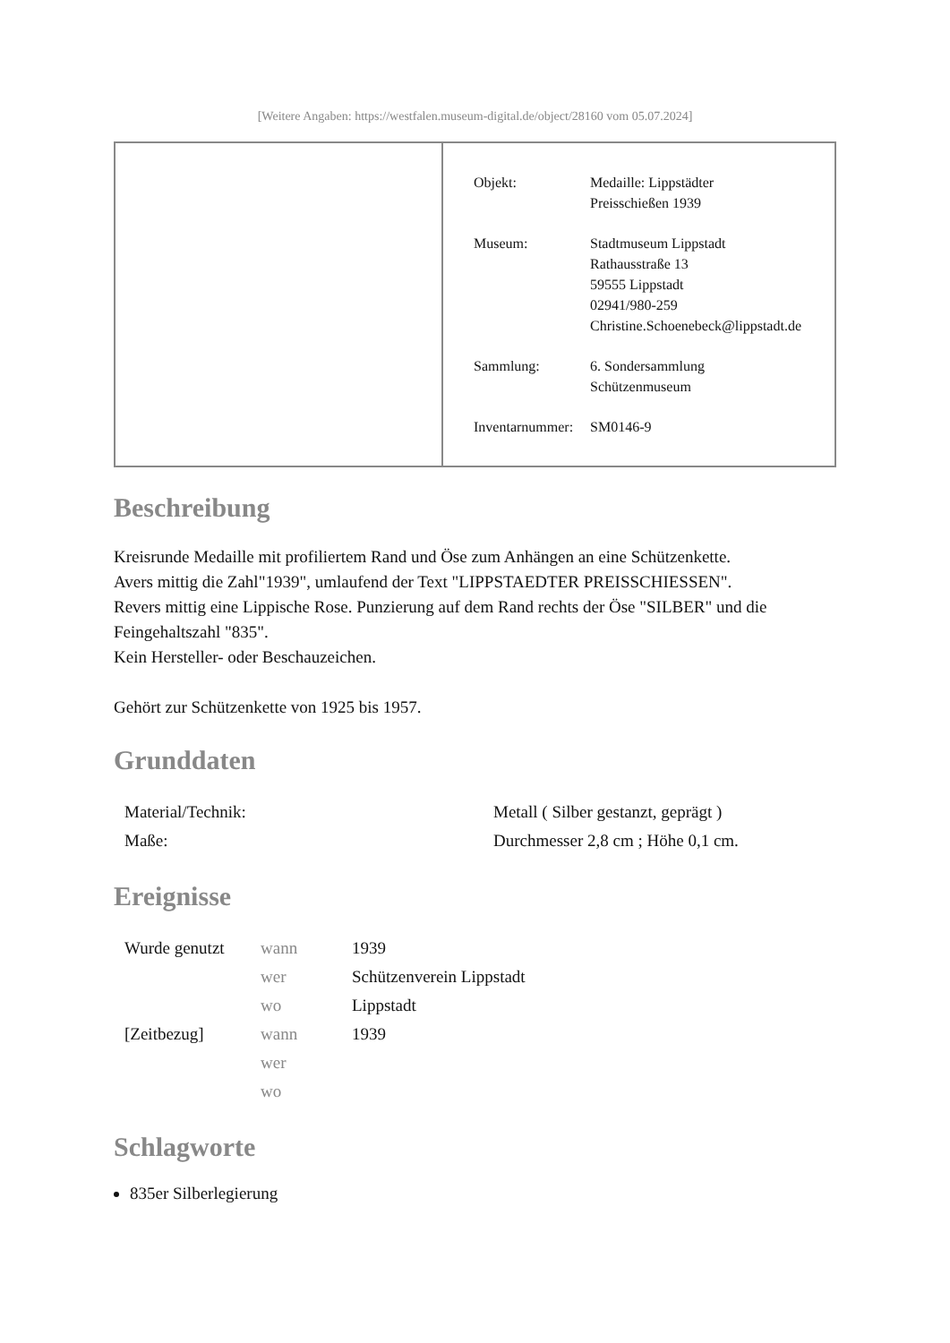[Weitere Angaben: https://westfalen.museum-digital.de/object/28160 vom 05.07.2024]
| Objekt: | Medaille: Lippstädter Preisschießen 1939 |
| Museum: | Stadtmuseum Lippstadt Rathausstraße 13 59555 Lippstadt 02941/980-259 Christine.Schoenebeck@lippstadt.de |
| Sammlung: | 6. Sondersammlung Schützenmuseum |
| Inventarnummer: | SM0146-9 |
Beschreibung
Kreisrunde Medaille mit profiliertem Rand und Öse zum Anhängen an eine Schützenkette.
Avers mittig die Zahl"1939", umlaufend der Text "LIPPSTAEDTER PREISSCHIESSEN".
Revers mittig eine Lippische Rose. Punzierung auf dem Rand rechts der Öse "SILBER" und die Feingehaltszahl "835".
Kein Hersteller- oder Beschauzeichen.
Gehört zur Schützenkette von 1925 bis 1957.
Grunddaten
| Material/Technik: | Metall ( Silber gestanzt, geprägt ) |
| Maße: | Durchmesser 2,8 cm ; Höhe 0,1 cm. |
Ereignisse
| Wurde genutzt | wann | 1939 |
| | wer | Schützenverein Lippstadt |
| | wo | Lippstadt |
| [Zeitbezug] | wann | 1939 |
| | wer | |
| | wo | |
Schlagworte
835er Silberlegierung